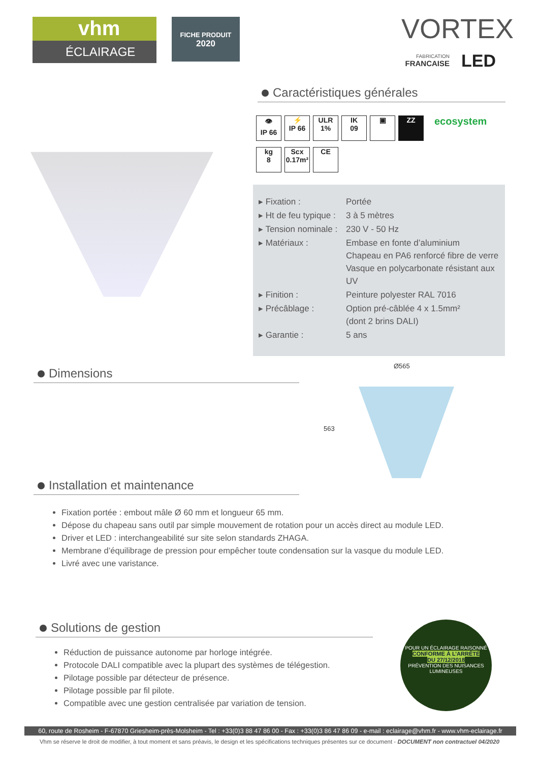vhm
ÉCLAIRAGE
FICHE PRODUIT
2020
VORTEX
FABRICATION
FRANCAISE
LED
Caractéristiques générales
👁
IP 66 ⚡
IP 66 ULR
1% IK
09 ▣ ZZ ecosystem
kg
8 Scx
0.17m² CE
| ▸ Fixation : | Portée |
| ▸ Ht de feu typique : | 3 à 5 mètres |
| ▸ Tension nominale : | 230 V - 50 Hz |
| ▸ Matériaux : | Embase en fonte d’aluminium Chapeau en PA6 renforcé fibre de verre Vasque en polycarbonate résistant aux UV |
| ▸ Finition : | Peinture polyester RAL 7016 |
| ▸ Précâblage : | Option pré-câblée 4 x 1.5mm² (dont 2 brins DALI) |
| ▸ Garantie : | 5 ans |
Dimensions
Ø565
563
Installation et maintenance
Fixation portée : embout mâle Ø 60 mm et longueur 65 mm.
Dépose du chapeau sans outil par simple mouvement de rotation pour un accès direct au module LED.
Driver et LED : interchangeabilité sur site selon standards ZHAGA.
Membrane d’équilibrage de pression pour empêcher toute condensation sur la vasque du module LED.
Livré avec une varistance.
Solutions de gestion
Réduction de puissance autonome par horloge intégrée.
Protocole DALI compatible avec la plupart des systèmes de télégestion.
Pilotage possible par détecteur de présence.
Pilotage possible par fil pilote.
Compatible avec une gestion centralisée par variation de tension.
POUR UN ÉCLAIRAGE RAISONNÉ
CONFORME À L’ARRÊTÉ
DU 27/12/2018
PRÉVENTION DES NUISANCES LUMINEUSES
60, route de Rosheim - F-67870 Griesheim-près-Molsheim - Tel : +33(0)3 88 47 86 00 - Fax : +33(0)3 86 47 86 09 - e-mail : eclairage@vhm.fr - www.vhm-eclairage.fr
Vhm se réserve le droit de modifier, à tout moment et sans préavis, le design et les spécifications techniques présentes sur ce document - DOCUMENT non contractuel 04/2020